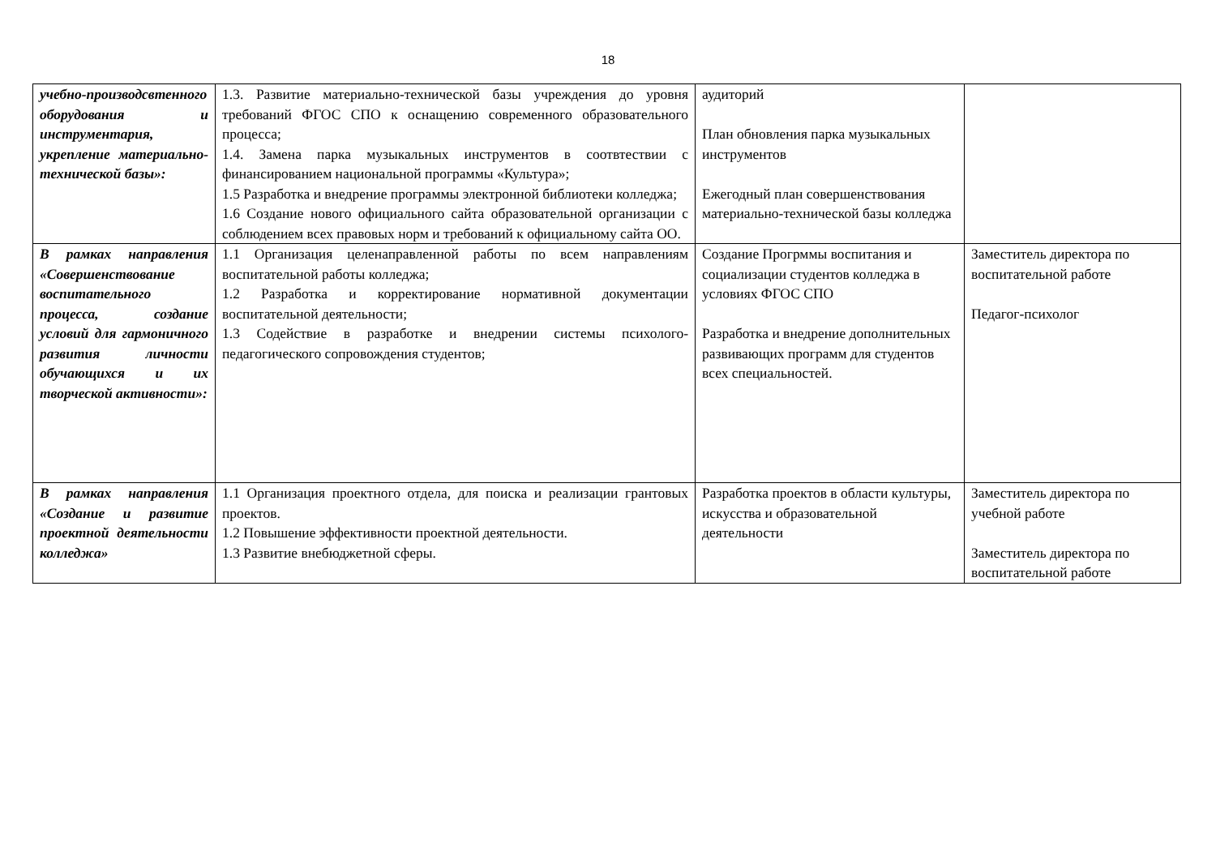18
| учебно-производсвтенного оборудования и инструментария, укрепление материально-технической базы»: | 1.3. Развитие материально-технической базы учреждения до уровня требований ФГОС СПО к оснащению современного образовательного процесса; 1.4. Замена парка музыкальных инструментов в соотвтествии с финансированием национальной программы «Культура»; 1.5 Разработка и внедрение программы электронной библиотеки колледжа; 1.6 Создание нового официального сайта образовательной организации с соблюдением всех правовых норм и требований к официальному сайта ОО. | аудиторий План обновления парка музыкальных инструментов Ежегодный план совершенствования материально-технической базы колледжа | |
| В рамках направления «Совершенствование воспитательного процесса, создание условий для гармоничного развития личности обучающихся и их творческой активности»: | 1.1 Организация целенаправленной работы по всем направлениям воспитательной работы колледжа; 1.2 Разработка и корректирование нормативной документации воспитательной деятельности; 1.3 Содействие в разработке и внедрении системы психолого-педагогического сопровождения студентов; | Создание Прогрммы воспитания и социализации студентов колледжа в условиях ФГОС СПО Разработка и внедрение дополнительных развивающих программ для студентов всех специальностей. | Заместитель директора по воспитательной работе Педагог-психолог |
| В рамках направления «Создание и развитие проектной деятельности колледжа» | 1.1 Организация проектного отдела, для поиска и реализации грантовых проектов. 1.2 Повышение эффективности проектной деятельности. 1.3 Развитие внебюджетной сферы. | Разработка проектов в области культуры, искусства и образовательной деятельности | Заместитель директора по учебной работе Заместитель директора по воспитательной работе |